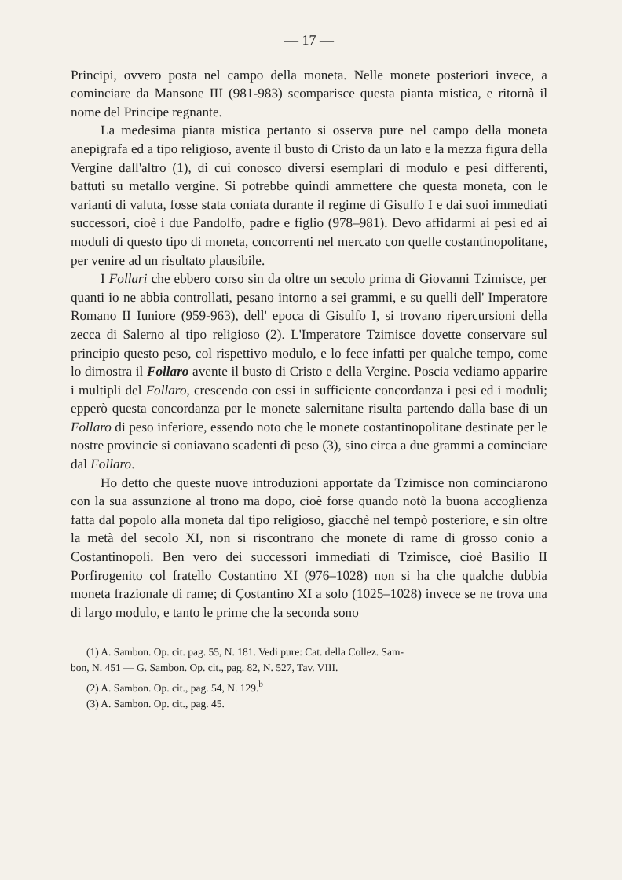— 17 —
Principi, ovvero posta nel campo della moneta. Nelle monete posteriori invece, a cominciare da Mansone III (981-983) scomparisce questa pianta mistica, e ritornà il nome del Principe regnante.
La medesima pianta mistica pertanto si osserva pure nel campo della moneta anepigrafa ed a tipo religioso, avente il busto di Cristo da un lato e la mezza figura della Vergine dall'altro (1), di cui conosco diversi esemplari di modulo e pesi differenti, battuti su metallo vergine. Si potrebbe quindi ammettere che questa moneta, con le varianti di valuta, fosse stata coniata durante il regime di Gisulfo I e dai suoi immediati successori, cioè i due Pandolfo, padre e figlio (978–981). Devo affidarmi ai pesi ed ai moduli di questo tipo di moneta, concorrenti nel mercato con quelle costantinopolitane, per venire ad un risultato plausibile.
I Follari che ebbero corso sin da oltre un secolo prima di Giovanni Tzimisce, per quanti io ne abbia controllati, pesano intorno a sei grammi, e su quelli dell' Imperatore Romano II Iuniore (959-963), dell' epoca di Gisulfo I, si trovano ripercursioni della zecca di Salerno al tipo religioso (2). L'Imperatore Tzimisce dovette conservare sul principio questo peso, col rispettivo modulo, e lo fece infatti per qualche tempo, come lo dimostra il Follaro avente il busto di Cristo e della Vergine. Poscia vediamo apparire i multipli del Follaro, crescendo con essi in sufficiente concordanza i pesi ed i moduli; epperò questa concordanza per le monete salernitane risulta partendo dalla base di un Follaro di peso inferiore, essendo noto che le monete costantinopolitane destinate per le nostre provincie si coniavano scadenti di peso (3), sino circa a due grammi a cominciare dal Follaro.
Ho detto che queste nuove introduzioni apportate da Tzimisce non cominciarono con la sua assunzione al trono ma dopo, cioè forse quando notò la buona accoglienza fatta dal popolo alla moneta dal tipo religioso, giacchè nel tempò posteriore, e sin oltre la metà del secolo XI, non si riscontrano che monete di rame di grosso conio a Costantinopoli. Ben vero dei successori immediati di Tzimisce, cioè Basilio II Porfirogenito col fratello Costantino XI (976–1028) non si ha che qualche dubbia moneta frazionale di rame; di Çostantino XI a solo (1025–1028) invece se ne trova una di largo modulo, e tanto le prime che la seconda sono
(1) A. Sambon. Op. cit. pag. 55, N. 181. Vedi pure: Cat. della Collez. Sam-
bon, N. 451 — G. Sambon. Op. cit., pag. 82, N. 527, Tav. VIII.
(2) A. Sambon. Op. cit., pag. 54, N. 129.<sup>b</sup>
(3) A. Sambon. Op. cit., pag. 45.